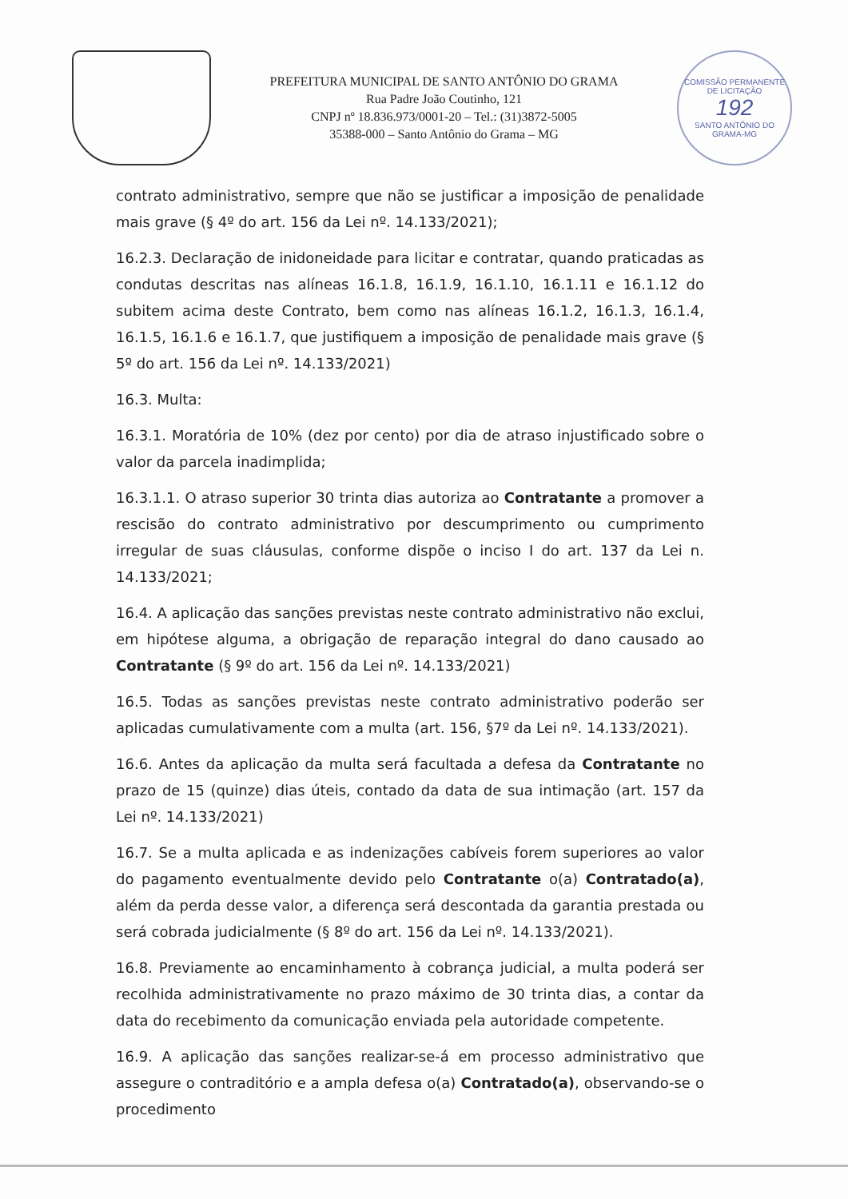PREFEITURA MUNICIPAL DE SANTO ANTÔNIO DO GRAMA
Rua Padre João Coutinho, 121
CNPJ nº 18.836.973/0001-20 – Tel.: (31)3872-5005
35388-000 – Santo Antônio do Grama – MG
COMISSÃO PERMANENTE DE LICITAÇÃO
192
SANTO ANTÔNIO DO GRAMA-MG
contrato administrativo, sempre que não se justificar a imposição de penalidade mais grave (§ 4º do art. 156 da Lei nº. 14.133/2021);
16.2.3. Declaração de inidoneidade para licitar e contratar, quando praticadas as condutas descritas nas alíneas 16.1.8, 16.1.9, 16.1.10, 16.1.11 e 16.1.12 do subitem acima deste Contrato, bem como nas alíneas 16.1.2, 16.1.3, 16.1.4, 16.1.5, 16.1.6 e 16.1.7, que justifiquem a imposição de penalidade mais grave (§ 5º do art. 156 da Lei nº. 14.133/2021)
16.3. Multa:
16.3.1. Moratória de 10% (dez por cento) por dia de atraso injustificado sobre o valor da parcela inadimplida;
16.3.1.1. O atraso superior 30 trinta dias autoriza ao Contratante a promover a rescisão do contrato administrativo por descumprimento ou cumprimento irregular de suas cláusulas, conforme dispõe o inciso I do art. 137 da Lei n. 14.133/2021;
16.4. A aplicação das sanções previstas neste contrato administrativo não exclui, em hipótese alguma, a obrigação de reparação integral do dano causado ao Contratante (§ 9º do art. 156 da Lei nº. 14.133/2021)
16.5. Todas as sanções previstas neste contrato administrativo poderão ser aplicadas cumulativamente com a multa (art. 156, §7º da Lei nº. 14.133/2021).
16.6. Antes da aplicação da multa será facultada a defesa da Contratante no prazo de 15 (quinze) dias úteis, contado da data de sua intimação (art. 157 da Lei nº. 14.133/2021)
16.7. Se a multa aplicada e as indenizações cabíveis forem superiores ao valor do pagamento eventualmente devido pelo Contratante o(a) Contratado(a), além da perda desse valor, a diferença será descontada da garantia prestada ou será cobrada judicialmente (§ 8º do art. 156 da Lei nº. 14.133/2021).
16.8. Previamente ao encaminhamento à cobrança judicial, a multa poderá ser recolhida administrativamente no prazo máximo de 30 trinta dias, a contar da data do recebimento da comunicação enviada pela autoridade competente.
16.9. A aplicação das sanções realizar-se-á em processo administrativo que assegure o contraditório e a ampla defesa o(a) Contratado(a), observando-se o procedimento